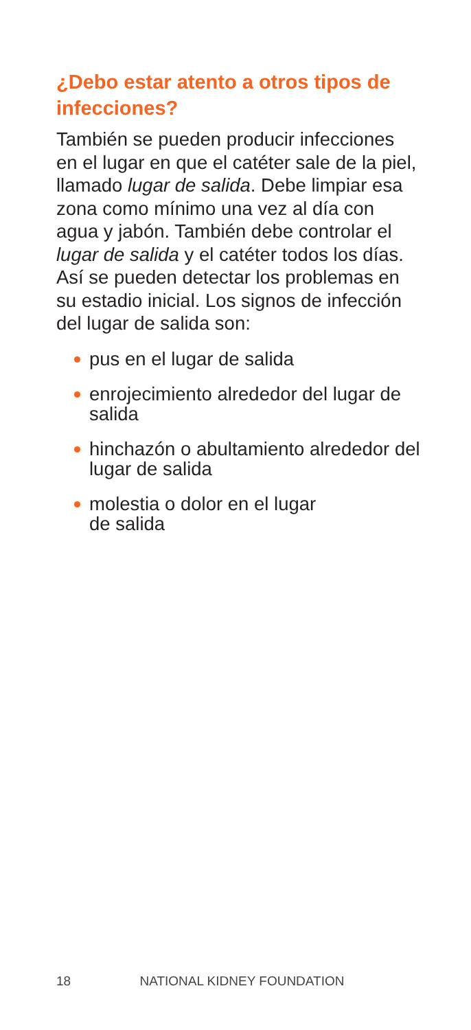¿Debo estar atento a otros tipos de infecciones?
También se pueden producir infecciones en el lugar en que el catéter sale de la piel, llamado lugar de salida. Debe limpiar esa zona como mínimo una vez al día con agua y jabón. También debe controlar el lugar de salida y el catéter todos los días. Así se pueden detectar los problemas en su estadio inicial. Los signos de infección del lugar de salida son:
pus en el lugar de salida
enrojecimiento alrededor del lugar de salida
hinchazón o abultamiento alrededor del lugar de salida
molestia o dolor en el lugar
de salida
18 NATIONAL KIDNEY FOUNDATION